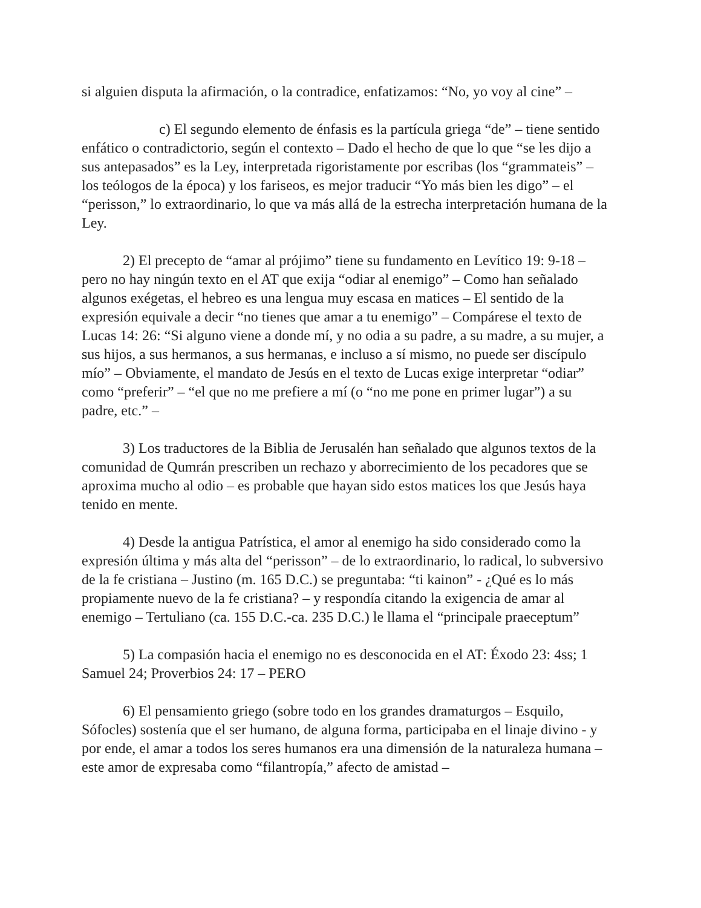si alguien disputa la afirmación, o la contradice, enfatizamos: “No, yo voy al cine” –
c) El segundo elemento de énfasis es la partícula griega “de” – tiene sentido enfático o contradictorio, según el contexto – Dado el hecho de que lo que “se les dijo a sus antepasados” es la Ley, interpretada rigoristamente por escribas (los “grammateis” – los teólogos de la época) y los fariseos, es mejor traducir “Yo más bien les digo” – el “perisson,” lo extraordinario, lo que va más allá de la estrecha interpretación humana de la Ley.
2) El precepto de “amar al prójimo” tiene su fundamento en Levítico 19: 9-18 – pero no hay ningún texto en el AT que exija “odiar al enemigo” – Como han señalado algunos exégetas, el hebreo es una lengua muy escasa en matices – El sentido de la expresión equivale a decir “no tienes que amar a tu enemigo” – Compárese el texto de Lucas 14: 26: “Si alguno viene a donde mí, y no odia a su padre, a su madre, a su mujer, a sus hijos, a sus hermanos, a sus hermanas, e incluso a sí mismo, no puede ser discípulo mío” – Obviamente, el mandato de Jesús en el texto de Lucas exige interpretar “odiar” como “preferir” – “el que no me prefiere a mí (o “no me pone en primer lugar”) a su padre, etc.” –
3) Los traductores de la Biblia de Jerusalén han señalado que algunos textos de la comunidad de Qumrán prescriben un rechazo y aborrecimiento de los pecadores que se aproxima mucho al odio – es probable que hayan sido estos matices los que Jesús haya tenido en mente.
4) Desde la antigua Patrística, el amor al enemigo ha sido considerado como la expresión última y más alta del “perisson” – de lo extraordinario, lo radical, lo subversivo de la fe cristiana – Justino (m. 165 D.C.) se preguntaba: “ti kainon” - ¿Qué es lo más propiamente nuevo de la fe cristiana? – y respondía citando la exigencia de amar al enemigo – Tertuliano (ca. 155 D.C.-ca. 235 D.C.) le llama el “principale praeceptum”
5) La compasión hacia el enemigo no es desconocida en el AT: Éxodo 23: 4ss; 1 Samuel 24; Proverbios 24: 17 – PERO
6) El pensamiento griego (sobre todo en los grandes dramaturgos – Esquilo, Sófocles) sostenía que el ser humano, de alguna forma, participaba en el linaje divino - y por ende, el amar a todos los seres humanos era una dimensión de la naturaleza humana – este amor de expresaba como “filantropía,” afecto de amistad –